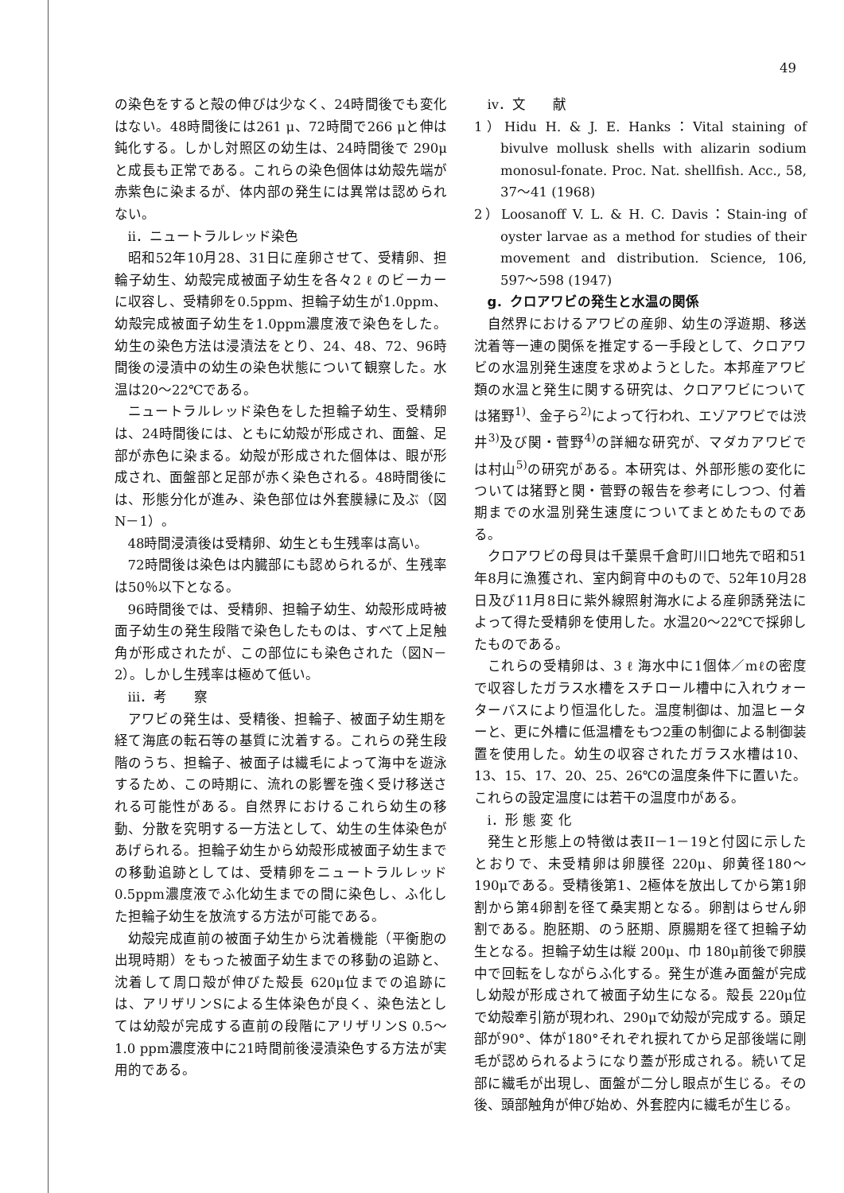49
の染色をすると殻の伸びは少なく、24時間後でも変化はない。48時間後には261 μ、72時間で266 μと伸は鈍化する。しかし対照区の幼生は、24時間後で 290μと成長も正常である。これらの染色個体は幼殻先端が赤紫色に染まるが、体内部の発生には異常は認められない。
ii．ニュートラルレッド染色
昭和52年10月28、31日に産卵させて、受精卵、担輪子幼生、幼殻完成被面子幼生を各々2 ℓ のビーカーに収容し、受精卵を0.5ppm、担輪子幼生が1.0ppm、幼殻完成被面子幼生を1.0ppm濃度液で染色をした。幼生の染色方法は浸漬法をとり、24、48、72、96時間後の浸漬中の幼生の染色状態について観察した。水温は20〜22℃である。
ニュートラルレッド染色をした担輪子幼生、受精卵は、24時間後には、ともに幼殻が形成され、面盤、足部が赤色に染まる。幼殻が形成された個体は、眼が形成され、面盤部と足部が赤く染色される。48時間後には、形態分化が進み、染色部位は外套膜縁に及ぶ（図N－1）。
48時間浸漬後は受精卵、幼生とも生残率は高い。
72時間後は染色は内臓部にも認められるが、生残率は50％以下となる。
96時間後では、受精卵、担輪子幼生、幼殻形成時被面子幼生の発生段階で染色したものは、すべて上足触角が形成されたが、この部位にも染色された（図N－2）。しかし生残率は極めて低い。
iii．考　　察
アワビの発生は、受精後、担輪子、被面子幼生期を経て海底の転石等の基質に沈着する。これらの発生段階のうち、担輪子、被面子は繊毛によって海中を遊泳するため、この時期に、流れの影響を強く受け移送される可能性がある。自然界におけるこれら幼生の移動、分散を究明する一方法として、幼生の生体染色があげられる。担輪子幼生から幼殻形成被面子幼生までの移動追跡としては、受精卵をニュートラルレッド0.5ppm濃度液でふ化幼生までの間に染色し、ふ化した担輪子幼生を放流する方法が可能である。
幼殻完成直前の被面子幼生から沈着機能（平衡胞の出現時期）をもった被面子幼生までの移動の追跡と、沈着して周口殻が伸びた殻長 620μ位までの追跡には、アリザリンSによる生体染色が良く、染色法としては幼殻が完成する直前の段階にアリザリンS 0.5〜1.0 ppm濃度液中に21時間前後浸漬染色する方法が実用的である。
iv．文　　献
1）Hidu H. & J. E. Hanks：Vital staining of bivulve mollusk shells with alizarin sodium monosul-fonate. Proc. Nat. shellfish. Acc., 58, 37〜41 (1968)
2）Loosanoff V. L. & H. C. Davis：Stain-ing of oyster larvae as a method for studies of their movement and distribution. Science, 106, 597〜598 (1947)
g．クロアワビの発生と水温の関係
自然界におけるアワビの産卵、幼生の浮遊期、移送沈着等一連の関係を推定する一手段として、クロアワビの水温別発生速度を求めようとした。本邦産アワビ類の水温と発生に関する研究は、クロアワビについては猪野<sup>1)</sup>、金子ら<sup>2)</sup>によって行われ、エゾアワビでは渋井<sup>3)</sup>及び関・菅野<sup>4)</sup>の詳細な研究が、マダカアワビでは村山<sup>5)</sup>の研究がある。本研究は、外部形態の変化については猪野と関・菅野の報告を参考にしつつ、付着期までの水温別発生速度についてまとめたものである。
クロアワビの母貝は千葉県千倉町川口地先で昭和51年8月に漁獲され、室内飼育中のもので、52年10月28日及び11月8日に紫外線照射海水による産卵誘発法によって得た受精卵を使用した。水温20〜22℃で採卵したものである。
これらの受精卵は、3 ℓ 海水中に1個体／mℓの密度で収容したガラス水槽をスチロール槽中に入れウォーターバスにより恒温化した。温度制御は、加温ヒーターと、更に外槽に低温槽をもつ2重の制御による制御装置を使用した。幼生の収容されたガラス水槽は10、13、15、17、20、25、26℃の温度条件下に置いた。これらの設定温度には若干の温度巾がある。
i．形 態 変 化
発生と形態上の特徴は表II－1－19と付図に示したとおりで、未受精卵は卵膜径 220μ、卵黄径180〜190μである。受精後第1、2極体を放出してから第1卵割から第4卵割を径て桑実期となる。卵割はらせん卵割である。胞胚期、のう胚期、原腸期を径て担輪子幼生となる。担輪子幼生は縦 200μ、巾 180μ前後で卵膜中で回転をしながらふ化する。発生が進み面盤が完成し幼殻が形成されて被面子幼生になる。殻長 220μ位で幼殻牽引筋が現われ、290μで幼殻が完成する。頭足部が90°、体が180°それぞれ捩れてから足部後端に剛毛が認められるようになり蓋が形成される。続いて足部に繊毛が出現し、面盤が二分し眼点が生じる。その後、頭部触角が伸び始め、外套腔内に繊毛が生じる。